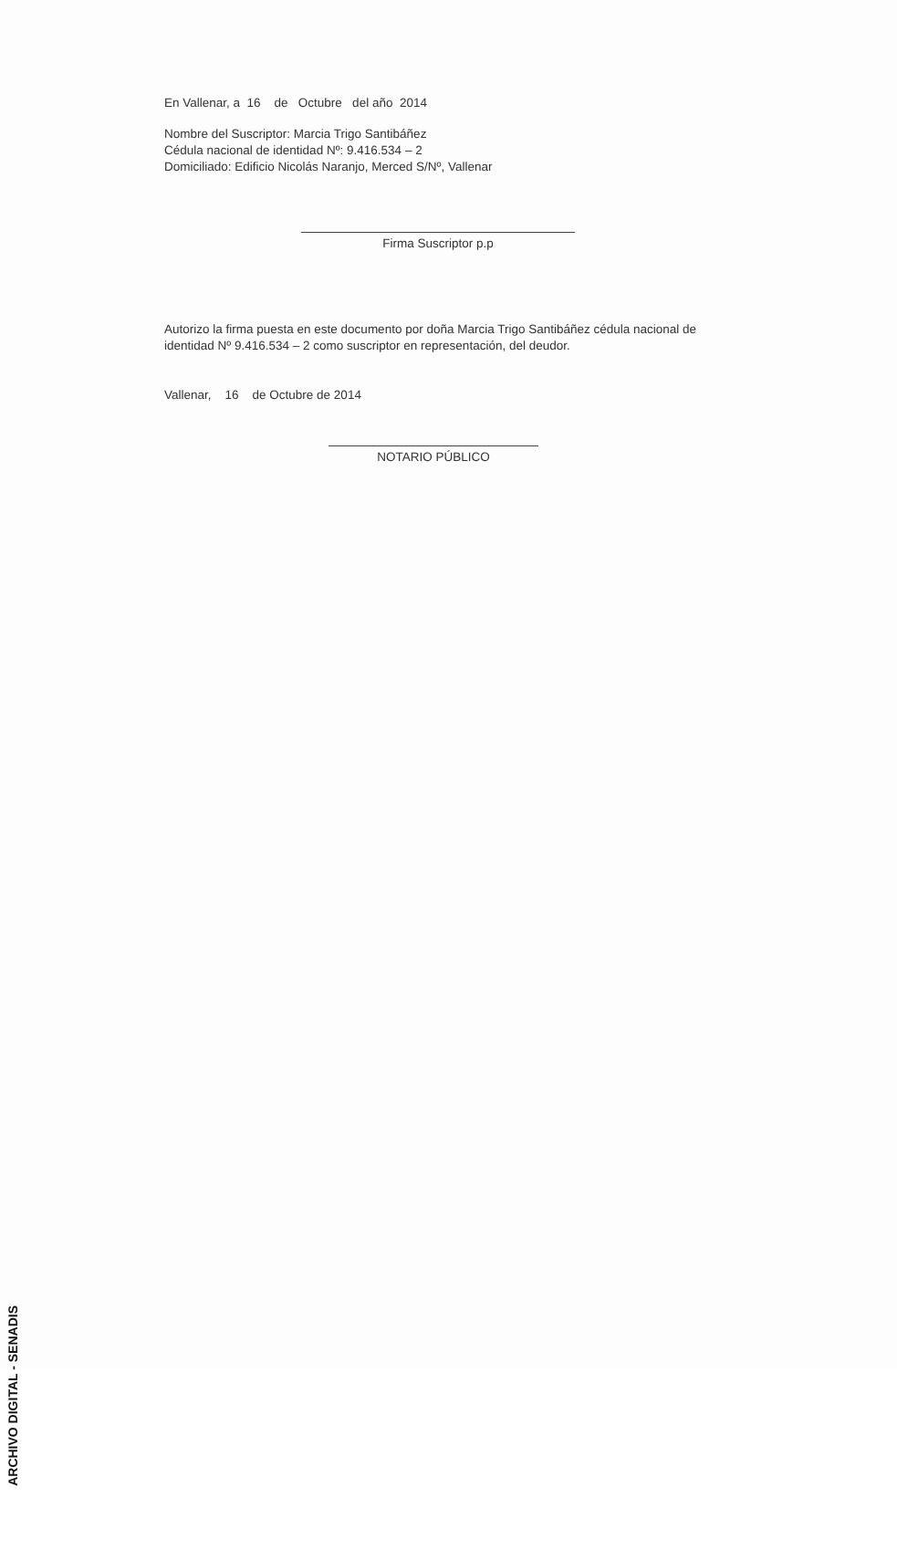En Vallenar, a 16 de Octubre del año 2014
Nombre del Suscriptor: Marcia Trigo Santibáñez
Cédula nacional de identidad Nº: 9.416.534 – 2
Domiciliado: Edificio Nicolás Naranjo, Merced S/Nº, Vallenar
Firma Suscriptor p.p
Autorizo la firma puesta en este documento por doña Marcia Trigo Santibáñez cédula nacional de identidad Nº 9.416.534 – 2 como suscriptor en representación, del deudor.
Vallenar, 16 de Octubre de 2014
NOTARIO PÚBLICO
ARCHIVO DIGITAL - SENADIS